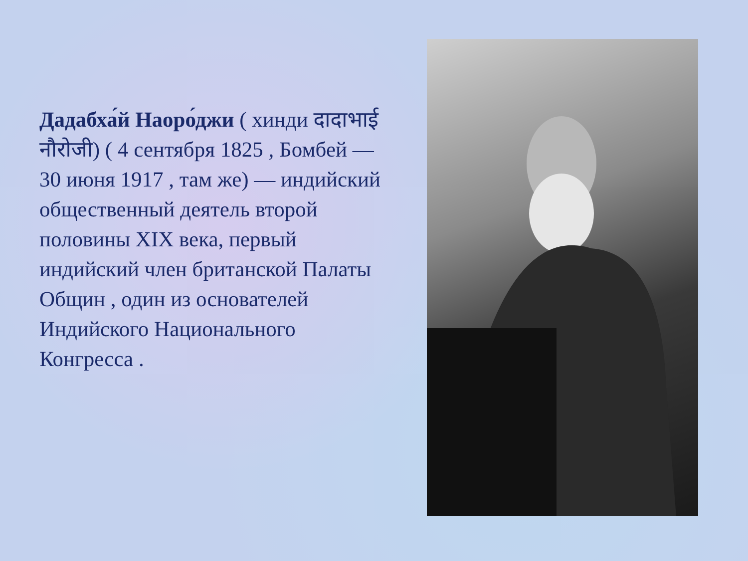Дадабха́й Наоро́джи ( хинди दादाभाई नौरोजी) ( 4 сентября 1825 , Бомбей — 30 июня 1917 , там же) — индийский общественный деятель второй половины XIX века, первый индийский член британской Палаты Общин , один из основателей Индийского Национального Конгресса .